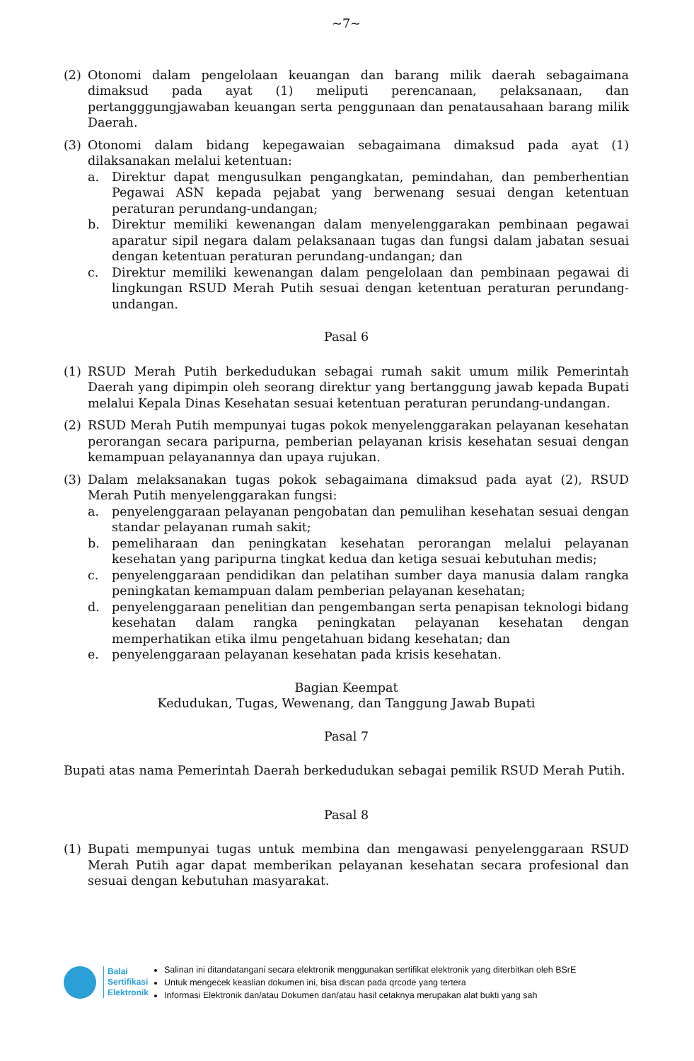~7~
(2) Otonomi dalam pengelolaan keuangan dan barang milik daerah sebagaimana dimaksud pada ayat (1) meliputi perencanaan, pelaksanaan, dan pertangggungjawaban keuangan serta penggunaan dan penatausahaan barang milik Daerah.
(3) Otonomi dalam bidang kepegawaian sebagaimana dimaksud pada ayat (1) dilaksanakan melalui ketentuan:
a. Direktur dapat mengusulkan pengangkatan, pemindahan, dan pemberhentian Pegawai ASN kepada pejabat yang berwenang sesuai dengan ketentuan peraturan perundang-undangan;
b. Direktur memiliki kewenangan dalam menyelenggarakan pembinaan pegawai aparatur sipil negara dalam pelaksanaan tugas dan fungsi dalam jabatan sesuai dengan ketentuan peraturan perundang-undangan; dan
c. Direktur memiliki kewenangan dalam pengelolaan dan pembinaan pegawai di lingkungan RSUD Merah Putih sesuai dengan ketentuan peraturan perundang-undangan.
Pasal 6
(1) RSUD Merah Putih berkedudukan sebagai rumah sakit umum milik Pemerintah Daerah yang dipimpin oleh seorang direktur yang bertanggung jawab kepada Bupati melalui Kepala Dinas Kesehatan sesuai ketentuan peraturan perundang-undangan.
(2) RSUD Merah Putih mempunyai tugas pokok menyelenggarakan pelayanan kesehatan perorangan secara paripurna, pemberian pelayanan krisis kesehatan sesuai dengan kemampuan pelayanannya dan upaya rujukan.
(3) Dalam melaksanakan tugas pokok sebagaimana dimaksud pada ayat (2), RSUD Merah Putih menyelenggarakan fungsi:
a. penyelenggaraan pelayanan pengobatan dan pemulihan kesehatan sesuai dengan standar pelayanan rumah sakit;
b. pemeliharaan dan peningkatan kesehatan perorangan melalui pelayanan kesehatan yang paripurna tingkat kedua dan ketiga sesuai kebutuhan medis;
c. penyelenggaraan pendidikan dan pelatihan sumber daya manusia dalam rangka peningkatan kemampuan dalam pemberian pelayanan kesehatan;
d. penyelenggaraan penelitian dan pengembangan serta penapisan teknologi bidang kesehatan dalam rangka peningkatan pelayanan kesehatan dengan memperhatikan etika ilmu pengetahuan bidang kesehatan; dan
e. penyelenggaraan pelayanan kesehatan pada krisis kesehatan.
Bagian Keempat
Kedudukan, Tugas, Wewenang, dan Tanggung Jawab Bupati
Pasal 7
Bupati atas nama Pemerintah Daerah berkedudukan sebagai pemilik RSUD Merah Putih.
Pasal 8
(1) Bupati mempunyai tugas untuk membina dan mengawasi penyelenggaraan RSUD Merah Putih agar dapat memberikan pelayanan kesehatan secara profesional dan sesuai dengan kebutuhan masyarakat.
Balai
Sertifikasi
Elektronik
Salinan ini ditandatangani secara elektronik menggunakan sertifikat elektronik yang diterbitkan oleh BSrE
Untuk mengecek keaslian dokumen ini, bisa discan pada qrcode yang tertera
Informasi Elektronik dan/atau Dokumen dan/atau hasil cetaknya merupakan alat bukti yang sah